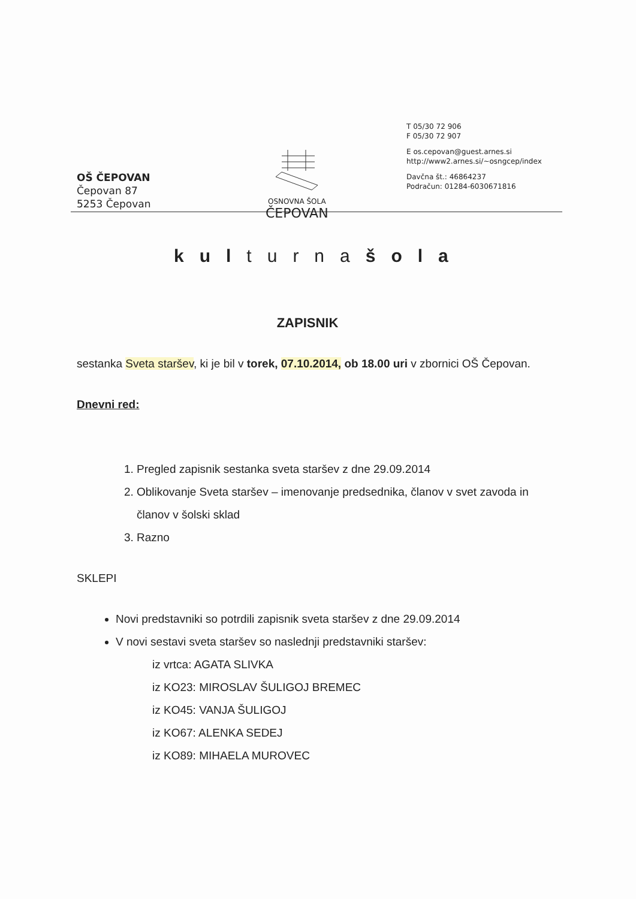OSNOVNA ŠOLA
ČEPOVAN
T 05/30 72 906
F 05/30 72 907
E os.cepovan@guest.arnes.si
http://www2.arnes.si/~osngcep/index
Davčna št.: 46864237
Podračun: 01284-6030671816
OŠ ČEPOVAN
Čepovan 87
5253 Čepovan
kulturnašola
ZAPISNIK
sestanka Sveta staršev, ki je bil v torek, 07.10.2014, ob 18.00 uri v zbornici OŠ Čepovan.
Dnevni red:
1. Pregled zapisnik sestanka sveta staršev z dne 29.09.2014
2. Oblikovanje Sveta staršev – imenovanje predsednika, članov v svet zavoda in članov v šolski sklad
3. Razno
SKLEPI
Novi predstavniki so potrdili zapisnik sveta staršev z dne 29.09.2014
V novi sestavi sveta staršev so naslednji predstavniki staršev:
iz vrtca: AGATA SLIVKA
iz KO23: MIROSLAV ŠULIGOJ BREMEC
iz KO45: VANJA ŠULIGOJ
iz KO67: ALENKA SEDEJ
iz KO89: MIHAELA MUROVEC